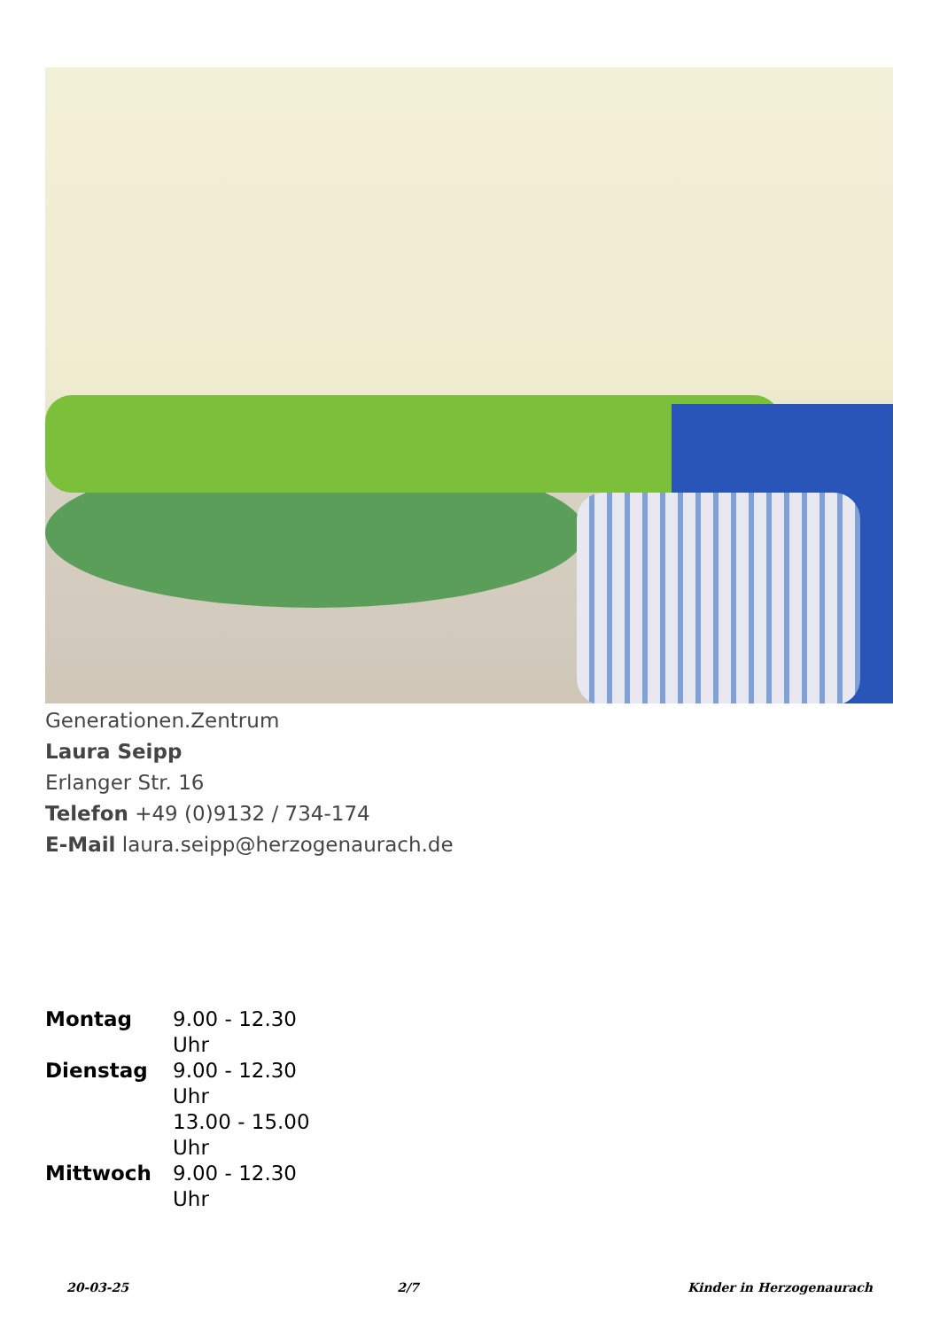Generationen.Zentrum
Laura Seipp
Erlanger Str. 16
Telefon +49 (0)9132 / 734-174
E-Mail laura.seipp@herzogenaurach.de
| Montag | 9.00 - 12.30 Uhr |
| Dienstag | 9.00 - 12.30 Uhr 13.00 - 15.00 Uhr |
| Mittwoch | 9.00 - 12.30 Uhr |
20-03-25 2/7 Kinder in Herzogenaurach